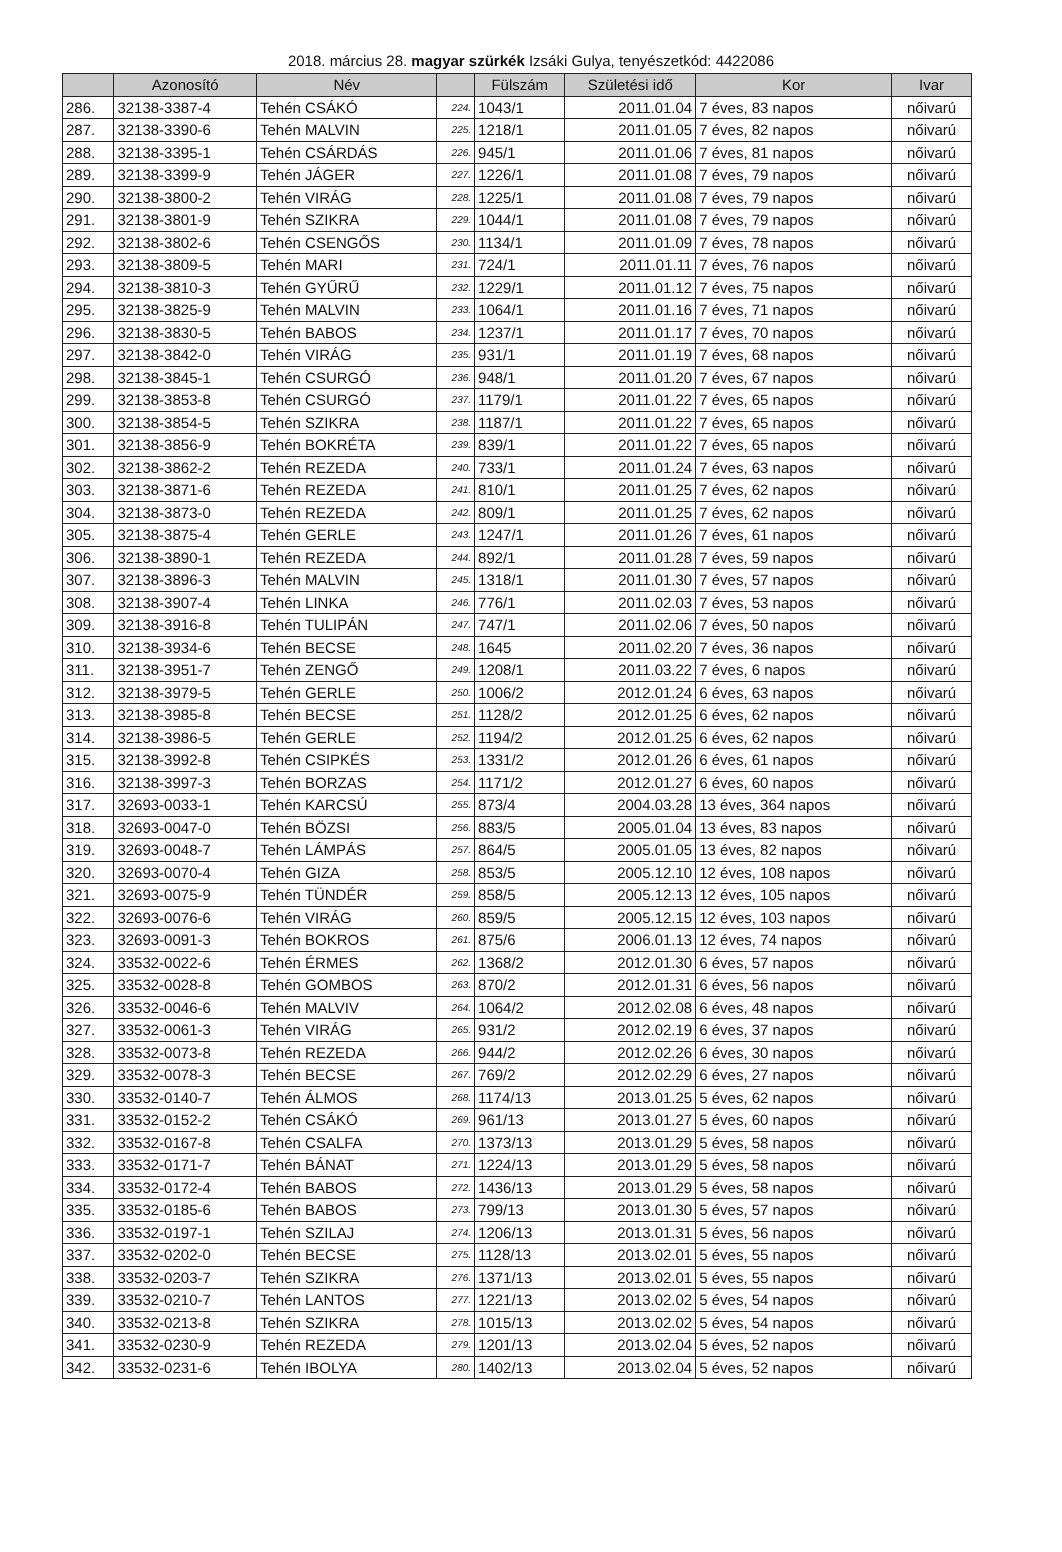2018. március 28. magyar szürkék Izsáki Gulya, tenyészetkód: 4422086
| | Azonosító | Név | | Fülszám | Születési idő | Kor | Ivar |
| --- | --- | --- | --- | --- | --- | --- | --- |
| 286. | 32138-3387-4 | Tehén CSÁKÓ | 224. | 1043/1 | 2011.01.04 | 7 éves, 83 napos | nőivarú |
| 287. | 32138-3390-6 | Tehén MALVIN | 225. | 1218/1 | 2011.01.05 | 7 éves, 82 napos | nőivarú |
| 288. | 32138-3395-1 | Tehén CSÁRDÁS | 226. | 945/1 | 2011.01.06 | 7 éves, 81 napos | nőivarú |
| 289. | 32138-3399-9 | Tehén JÁGER | 227. | 1226/1 | 2011.01.08 | 7 éves, 79 napos | nőivarú |
| 290. | 32138-3800-2 | Tehén VIRÁG | 228. | 1225/1 | 2011.01.08 | 7 éves, 79 napos | nőivarú |
| 291. | 32138-3801-9 | Tehén SZIKRA | 229. | 1044/1 | 2011.01.08 | 7 éves, 79 napos | nőivarú |
| 292. | 32138-3802-6 | Tehén CSENGŐS | 230. | 1134/1 | 2011.01.09 | 7 éves, 78 napos | nőivarú |
| 293. | 32138-3809-5 | Tehén MARI | 231. | 724/1 | 2011.01.11 | 7 éves, 76 napos | nőivarú |
| 294. | 32138-3810-3 | Tehén GYŰRŰ | 232. | 1229/1 | 2011.01.12 | 7 éves, 75 napos | nőivarú |
| 295. | 32138-3825-9 | Tehén MALVIN | 233. | 1064/1 | 2011.01.16 | 7 éves, 71 napos | nőivarú |
| 296. | 32138-3830-5 | Tehén BABOS | 234. | 1237/1 | 2011.01.17 | 7 éves, 70 napos | nőivarú |
| 297. | 32138-3842-0 | Tehén VIRÁG | 235. | 931/1 | 2011.01.19 | 7 éves, 68 napos | nőivarú |
| 298. | 32138-3845-1 | Tehén CSURGÓ | 236. | 948/1 | 2011.01.20 | 7 éves, 67 napos | nőivarú |
| 299. | 32138-3853-8 | Tehén CSURGÓ | 237. | 1179/1 | 2011.01.22 | 7 éves, 65 napos | nőivarú |
| 300. | 32138-3854-5 | Tehén SZIKRA | 238. | 1187/1 | 2011.01.22 | 7 éves, 65 napos | nőivarú |
| 301. | 32138-3856-9 | Tehén BOKRÉTA | 239. | 839/1 | 2011.01.22 | 7 éves, 65 napos | nőivarú |
| 302. | 32138-3862-2 | Tehén REZEDA | 240. | 733/1 | 2011.01.24 | 7 éves, 63 napos | nőivarú |
| 303. | 32138-3871-6 | Tehén REZEDA | 241. | 810/1 | 2011.01.25 | 7 éves, 62 napos | nőivarú |
| 304. | 32138-3873-0 | Tehén REZEDA | 242. | 809/1 | 2011.01.25 | 7 éves, 62 napos | nőivarú |
| 305. | 32138-3875-4 | Tehén GERLE | 243. | 1247/1 | 2011.01.26 | 7 éves, 61 napos | nőivarú |
| 306. | 32138-3890-1 | Tehén REZEDA | 244. | 892/1 | 2011.01.28 | 7 éves, 59 napos | nőivarú |
| 307. | 32138-3896-3 | Tehén MALVIN | 245. | 1318/1 | 2011.01.30 | 7 éves, 57 napos | nőivarú |
| 308. | 32138-3907-4 | Tehén LINKA | 246. | 776/1 | 2011.02.03 | 7 éves, 53 napos | nőivarú |
| 309. | 32138-3916-8 | Tehén TULIPÁN | 247. | 747/1 | 2011.02.06 | 7 éves, 50 napos | nőivarú |
| 310. | 32138-3934-6 | Tehén BECSE | 248. | 1645 | 2011.02.20 | 7 éves, 36 napos | nőivarú |
| 311. | 32138-3951-7 | Tehén ZENGŐ | 249. | 1208/1 | 2011.03.22 | 7 éves, 6 napos | nőivarú |
| 312. | 32138-3979-5 | Tehén GERLE | 250. | 1006/2 | 2012.01.24 | 6 éves, 63 napos | nőivarú |
| 313. | 32138-3985-8 | Tehén BECSE | 251. | 1128/2 | 2012.01.25 | 6 éves, 62 napos | nőivarú |
| 314. | 32138-3986-5 | Tehén GERLE | 252. | 1194/2 | 2012.01.25 | 6 éves, 62 napos | nőivarú |
| 315. | 32138-3992-8 | Tehén CSIPKÉS | 253. | 1331/2 | 2012.01.26 | 6 éves, 61 napos | nőivarú |
| 316. | 32138-3997-3 | Tehén BORZAS | 254. | 1171/2 | 2012.01.27 | 6 éves, 60 napos | nőivarú |
| 317. | 32693-0033-1 | Tehén KARCSÚ | 255. | 873/4 | 2004.03.28 | 13 éves, 364 napos | nőivarú |
| 318. | 32693-0047-0 | Tehén BÖZSI | 256. | 883/5 | 2005.01.04 | 13 éves, 83 napos | nőivarú |
| 319. | 32693-0048-7 | Tehén LÁMPÁS | 257. | 864/5 | 2005.01.05 | 13 éves, 82 napos | nőivarú |
| 320. | 32693-0070-4 | Tehén GIZA | 258. | 853/5 | 2005.12.10 | 12 éves, 108 napos | nőivarú |
| 321. | 32693-0075-9 | Tehén TÜNDÉR | 259. | 858/5 | 2005.12.13 | 12 éves, 105 napos | nőivarú |
| 322. | 32693-0076-6 | Tehén VIRÁG | 260. | 859/5 | 2005.12.15 | 12 éves, 103 napos | nőivarú |
| 323. | 32693-0091-3 | Tehén BOKROS | 261. | 875/6 | 2006.01.13 | 12 éves, 74 napos | nőivarú |
| 324. | 33532-0022-6 | Tehén ÉRMES | 262. | 1368/2 | 2012.01.30 | 6 éves, 57 napos | nőivarú |
| 325. | 33532-0028-8 | Tehén GOMBOS | 263. | 870/2 | 2012.01.31 | 6 éves, 56 napos | nőivarú |
| 326. | 33532-0046-6 | Tehén MALVIV | 264. | 1064/2 | 2012.02.08 | 6 éves, 48 napos | nőivarú |
| 327. | 33532-0061-3 | Tehén VIRÁG | 265. | 931/2 | 2012.02.19 | 6 éves, 37 napos | nőivarú |
| 328. | 33532-0073-8 | Tehén REZEDA | 266. | 944/2 | 2012.02.26 | 6 éves, 30 napos | nőivarú |
| 329. | 33532-0078-3 | Tehén BECSE | 267. | 769/2 | 2012.02.29 | 6 éves, 27 napos | nőivarú |
| 330. | 33532-0140-7 | Tehén ÁLMOS | 268. | 1174/13 | 2013.01.25 | 5 éves, 62 napos | nőivarú |
| 331. | 33532-0152-2 | Tehén CSÁKÓ | 269. | 961/13 | 2013.01.27 | 5 éves, 60 napos | nőivarú |
| 332. | 33532-0167-8 | Tehén CSALFA | 270. | 1373/13 | 2013.01.29 | 5 éves, 58 napos | nőivarú |
| 333. | 33532-0171-7 | Tehén BÁNAT | 271. | 1224/13 | 2013.01.29 | 5 éves, 58 napos | nőivarú |
| 334. | 33532-0172-4 | Tehén BABOS | 272. | 1436/13 | 2013.01.29 | 5 éves, 58 napos | nőivarú |
| 335. | 33532-0185-6 | Tehén BABOS | 273. | 799/13 | 2013.01.30 | 5 éves, 57 napos | nőivarú |
| 336. | 33532-0197-1 | Tehén SZILAJ | 274. | 1206/13 | 2013.01.31 | 5 éves, 56 napos | nőivarú |
| 337. | 33532-0202-0 | Tehén BECSE | 275. | 1128/13 | 2013.02.01 | 5 éves, 55 napos | nőivarú |
| 338. | 33532-0203-7 | Tehén SZIKRA | 276. | 1371/13 | 2013.02.01 | 5 éves, 55 napos | nőivarú |
| 339. | 33532-0210-7 | Tehén LANTOS | 277. | 1221/13 | 2013.02.02 | 5 éves, 54 napos | nőivarú |
| 340. | 33532-0213-8 | Tehén SZIKRA | 278. | 1015/13 | 2013.02.02 | 5 éves, 54 napos | nőivarú |
| 341. | 33532-0230-9 | Tehén REZEDA | 279. | 1201/13 | 2013.02.04 | 5 éves, 52 napos | nőivarú |
| 342. | 33532-0231-6 | Tehén IBOLYA | 280. | 1402/13 | 2013.02.04 | 5 éves, 52 napos | nőivarú |